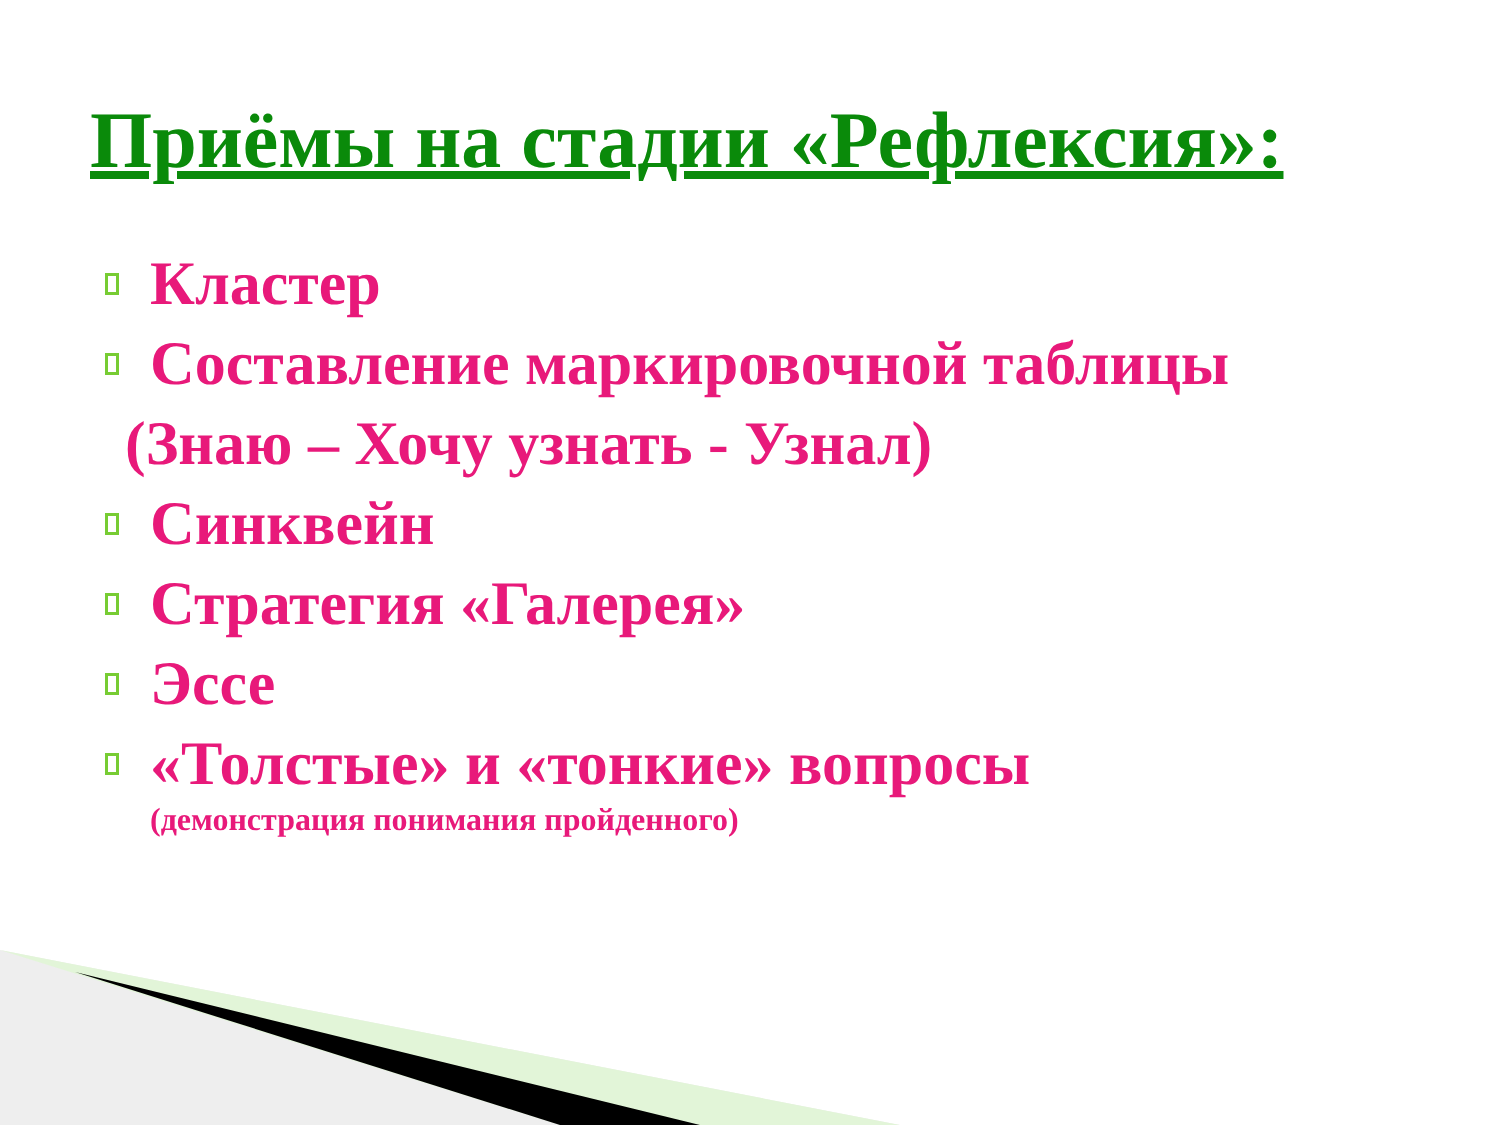Приёмы на стадии «Рефлексия»:
Кластер
Составление маркировочной таблицы
(Знаю – Хочу узнать - Узнал)
Синквейн
Стратегия «Галерея»
Эссе
«Толстые» и «тонкие» вопросы
(демонстрация понимания пройденного)